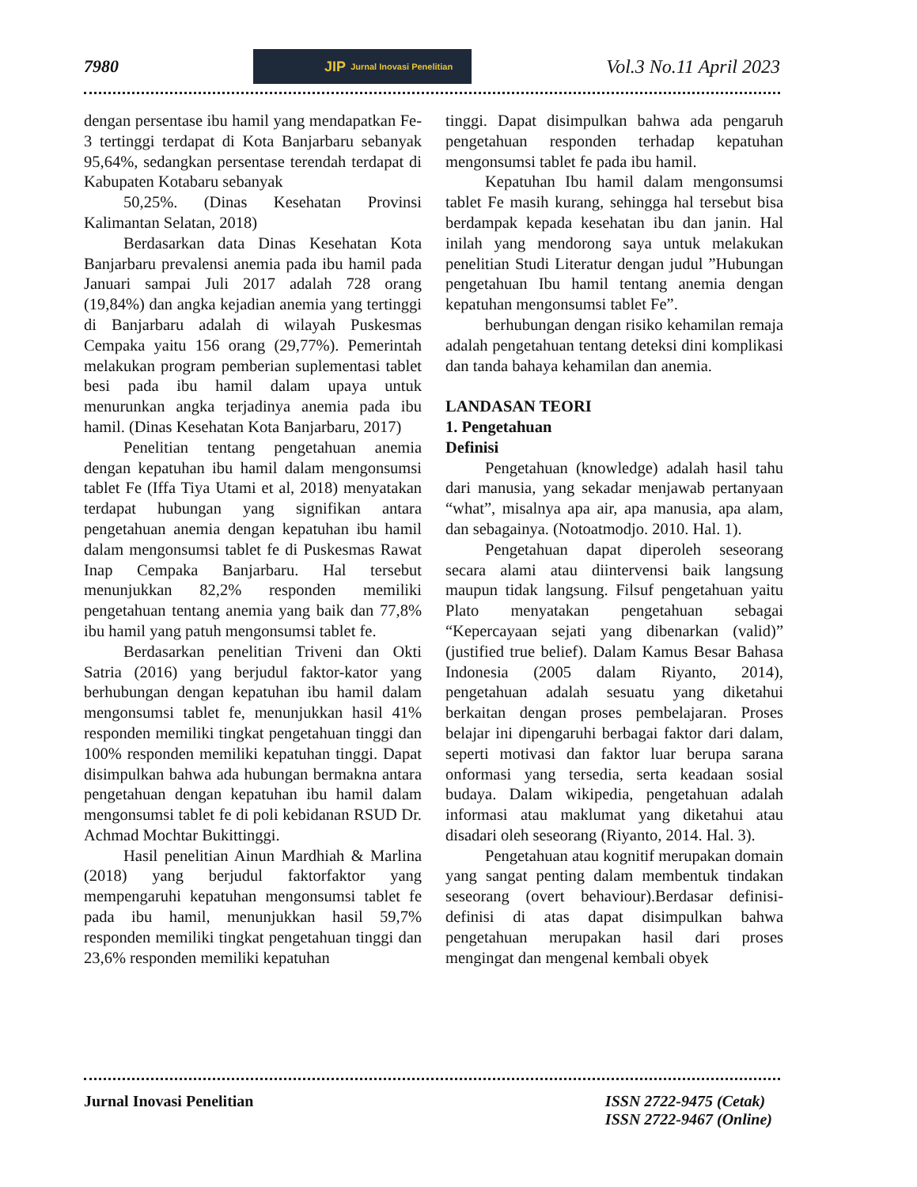7980
JIP Jurnal Inovasi Penelitian
Vol.3 No.11 April 2023
dengan persentase ibu hamil yang mendapatkan Fe-3 tertinggi terdapat di Kota Banjarbaru sebanyak 95,64%, sedangkan persentase terendah terdapat di Kabupaten Kotabaru sebanyak
50,25%. (Dinas Kesehatan Provinsi Kalimantan Selatan, 2018)
Berdasarkan data Dinas Kesehatan Kota Banjarbaru prevalensi anemia pada ibu hamil pada Januari sampai Juli 2017 adalah 728 orang (19,84%) dan angka kejadian anemia yang tertinggi di Banjarbaru adalah di wilayah Puskesmas Cempaka yaitu 156 orang (29,77%). Pemerintah melakukan program pemberian suplementasi tablet besi pada ibu hamil dalam upaya untuk menurunkan angka terjadinya anemia pada ibu hamil. (Dinas Kesehatan Kota Banjarbaru, 2017)
Penelitian tentang pengetahuan anemia dengan kepatuhan ibu hamil dalam mengonsumsi tablet Fe (Iffa Tiya Utami et al, 2018) menyatakan terdapat hubungan yang signifikan antara pengetahuan anemia dengan kepatuhan ibu hamil dalam mengonsumsi tablet fe di Puskesmas Rawat Inap Cempaka Banjarbaru. Hal tersebut menunjukkan 82,2% responden memiliki pengetahuan tentang anemia yang baik dan 77,8% ibu hamil yang patuh mengonsumsi tablet fe.
Berdasarkan penelitian Triveni dan Okti Satria (2016) yang berjudul faktor-kator yang berhubungan dengan kepatuhan ibu hamil dalam mengonsumsi tablet fe, menunjukkan hasil 41% responden memiliki tingkat pengetahuan tinggi dan 100% responden memiliki kepatuhan tinggi. Dapat disimpulkan bahwa ada hubungan bermakna antara pengetahuan dengan kepatuhan ibu hamil dalam mengonsumsi tablet fe di poli kebidanan RSUD Dr. Achmad Mochtar Bukittinggi.
Hasil penelitian Ainun Mardhiah & Marlina (2018) yang berjudul faktorfaktor yang mempengaruhi kepatuhan mengonsumsi tablet fe pada ibu hamil, menunjukkan hasil 59,7% responden memiliki tingkat pengetahuan tinggi dan 23,6% responden memiliki kepatuhan
tinggi. Dapat disimpulkan bahwa ada pengaruh pengetahuan responden terhadap kepatuhan mengonsumsi tablet fe pada ibu hamil.
Kepatuhan Ibu hamil dalam mengonsumsi tablet Fe masih kurang, sehingga hal tersebut bisa berdampak kepada kesehatan ibu dan janin. Hal inilah yang mendorong saya untuk melakukan penelitian Studi Literatur dengan judul ”Hubungan pengetahuan Ibu hamil tentang anemia dengan kepatuhan mengonsumsi tablet Fe”.
berhubungan dengan risiko kehamilan remaja adalah pengetahuan tentang deteksi dini komplikasi dan tanda bahaya kehamilan dan anemia.
LANDASAN TEORI
1. Pengetahuan
Definisi
Pengetahuan (knowledge) adalah hasil tahu dari manusia, yang sekadar menjawab pertanyaan “what”, misalnya apa air, apa manusia, apa alam, dan sebagainya. (Notoatmodjo. 2010. Hal. 1).
Pengetahuan dapat diperoleh seseorang secara alami atau diintervensi baik langsung maupun tidak langsung. Filsuf pengetahuan yaitu Plato menyatakan pengetahuan sebagai “Kepercayaan sejati yang dibenarkan (valid)” (justified true belief). Dalam Kamus Besar Bahasa Indonesia (2005 dalam Riyanto, 2014), pengetahuan adalah sesuatu yang diketahui berkaitan dengan proses pembelajaran. Proses belajar ini dipengaruhi berbagai faktor dari dalam, seperti motivasi dan faktor luar berupa sarana onformasi yang tersedia, serta keadaan sosial budaya. Dalam wikipedia, pengetahuan adalah informasi atau maklumat yang diketahui atau disadari oleh seseorang (Riyanto, 2014. Hal. 3).
Pengetahuan atau kognitif merupakan domain yang sangat penting dalam membentuk tindakan seseorang (overt behaviour).Berdasar definisi-definisi di atas dapat disimpulkan bahwa pengetahuan merupakan hasil dari proses mengingat dan mengenal kembali obyek
Jurnal Inovasi Penelitian ISSN 2722-9475 (Cetak)
ISSN 2722-9467 (Online)